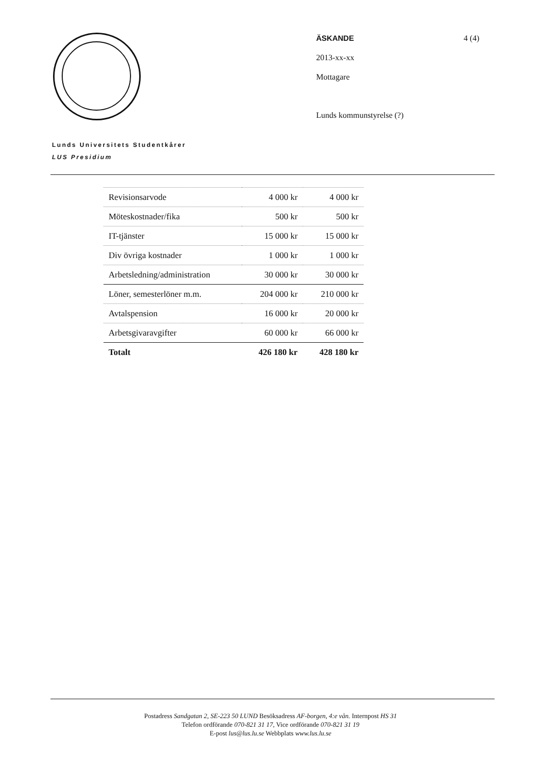ÄSKANDE 4 (4)
2013-xx-xx
Mottagare
Lunds kommunstyrelse (?)
Lunds Universitets Studentkårer
LUS Presidium
| Revisionsarvode | 4 000 kr | 4 000 kr |
| Möteskostnader/fika | 500 kr | 500 kr |
| IT-tjänster | 15 000 kr | 15 000 kr |
| Div övriga kostnader | 1 000 kr | 1 000 kr |
| Arbetsledning/administration | 30 000 kr | 30 000 kr |
| Löner, semesterlöner m.m. | 204 000 kr | 210 000 kr |
| Avtalspension | 16 000 kr | 20 000 kr |
| Arbetsgivaravgifter | 60 000 kr | 66 000 kr |
| Totalt | 426 180 kr | 428 180 kr |
Postadress Sandgatan 2, SE-223 50 LUND Besöksadress AF-borgen, 4:e vån. Internpost HS 31
Telefon ordförande 070-821 31 17, Vice ordförande 070-821 31 19
E-post lus@lus.lu.se Webbplats www.lus.lu.se